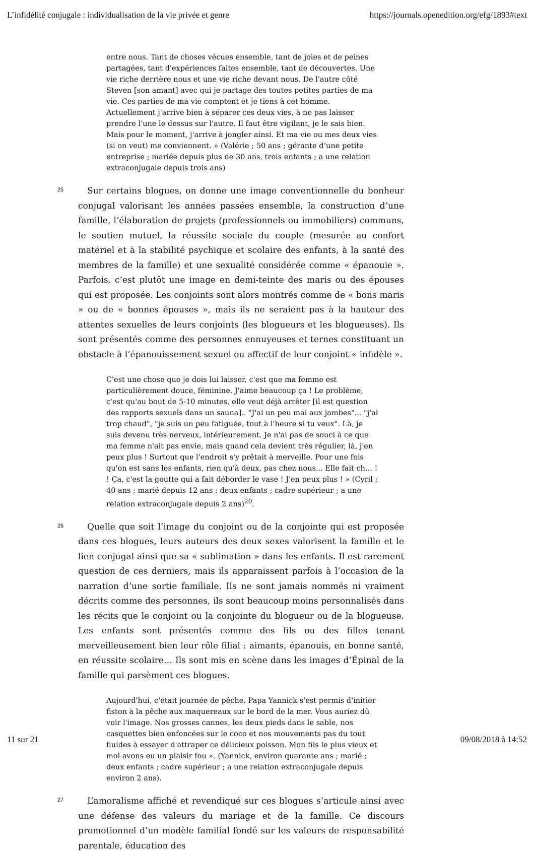L’infidélité conjugale : individualisation de la vie privée et genre https://journals.openedition.org/efg/1893#text
entre nous. Tant de choses vécues ensemble, tant de joies et de peines partagées, tant d'expériences faites ensemble, tant de découvertes. Une vie riche derrière nous et une vie riche devant nous. De l'autre côté Steven [son amant] avec qui je partage des toutes petites parties de ma vie. Ces parties de ma vie comptent et je tiens à cet homme. Actuellement j'arrive bien à séparer ces deux vies, à ne pas laisser prendre l'une le dessus sur l'autre. Il faut être vigilant, je le sais bien. Mais pour le moment, j'arrive à jongler ainsi. Et ma vie ou mes deux vies (si on veut) me conviennent. » (Valérie ; 50 ans ; gérante d’une petite entreprise ; mariée depuis plus de 30 ans, trois enfants ; a une relation extraconjugale depuis trois ans)
25
Sur certains blogues, on donne une image conventionnelle du bonheur conjugal valorisant les années passées ensemble, la construction d’une famille, l’élaboration de projets (professionnels ou immobiliers) communs, le soutien mutuel, la réussite sociale du couple (mesurée au confort matériel et à la stabilité psychique et scolaire des enfants, à la santé des membres de la famille) et une sexualité considérée comme « épanouie ». Parfois, c’est plutôt une image en demi-teinte des maris ou des épouses qui est proposée. Les conjoints sont alors montrés comme de « bons maris » ou de « bonnes épouses », mais ils ne seraient pas à la hauteur des attentes sexuelles de leurs conjoints (les blogueurs et les blogueuses). Ils sont présentés comme des personnes ennuyeuses et ternes constituant un obstacle à l’épanouissement sexuel ou affectif de leur conjoint « infidèle ».
C'est une chose que je dois lui laisser, c'est que ma femme est particulièrement douce, féminine. J'aime beaucoup ça ! Le problème, c'est qu'au bout de 5-10 minutes, elle veut déjà arrêter [il est question des rapports sexuels dans un sauna].. "J'ai un peu mal aux jambes"... "j'ai trop chaud", "je suis un peu fatiguée, tout à l'heure si tu veux". Là, je suis devenu très nerveux, intérieurement. Je n'ai pas de souci à ce que ma femme n'ait pas envie, mais quand cela devient très régulier, là, j'en peux plus ! Surtout que l'endroit s'y prêtait à merveille. Pour une fois qu'on est sans les enfants, rien qu'à deux, pas chez nous... Elle fait ch... ! ! Ça, c'est la goutte qui a fait déborder le vase ! J'en peux plus ! » (Cyril ; 40 ans ; marié depuis 12 ans ; deux enfants ; cadre supérieur ; a une relation extraconjugale depuis 2 ans)<sup>20</sup>.
26
Quelle que soit l’image du conjoint ou de la conjointe qui est proposée dans ces blogues, leurs auteurs des deux sexes valorisent la famille et le lien conjugal ainsi que sa « sublimation » dans les enfants. Il est rarement question de ces derniers, mais ils apparaissent parfois à l’occasion de la narration d’une sortie familiale. Ils ne sont jamais nommés ni vraiment décrits comme des personnes, ils sont beaucoup moins personnalisés dans les récits que le conjoint ou la conjointe du blogueur ou de la blogueuse. Les enfants sont présentés comme des fils ou des filles tenant merveilleusement bien leur rôle filial : aimants, épanouis, en bonne santé, en réussite scolaire… Ils sont mis en scène dans les images d’Épinal de la famille qui parsèment ces blogues.
Aujourd'hui, c'était journée de pêche. Papa Yannick s'est permis d'initier fiston à la pêche aux maquereaux sur le bord de la mer. Vous auriez dû voir l'image. Nos grosses cannes, les deux pieds dans le sable, nos casquettes bien enfoncées sur le coco et nos mouvements pas du tout fluides à essayer d'attraper ce délicieux poisson. Mon fils le plus vieux et moi avons eu un plaisir fou ». (Yannick, environ quarante ans ; marié ; deux enfants ; cadre supérieur ; a une relation extraconjugale depuis environ 2 ans).
27
L’amoralisme affiché et revendiqué sur ces blogues s’articule ainsi avec une défense des valeurs du mariage et de la famille. Ce discours promotionnel d’un modèle familial fondé sur les valeurs de responsabilité parentale, éducation des
11 sur 21 09/08/2018 à 14:52